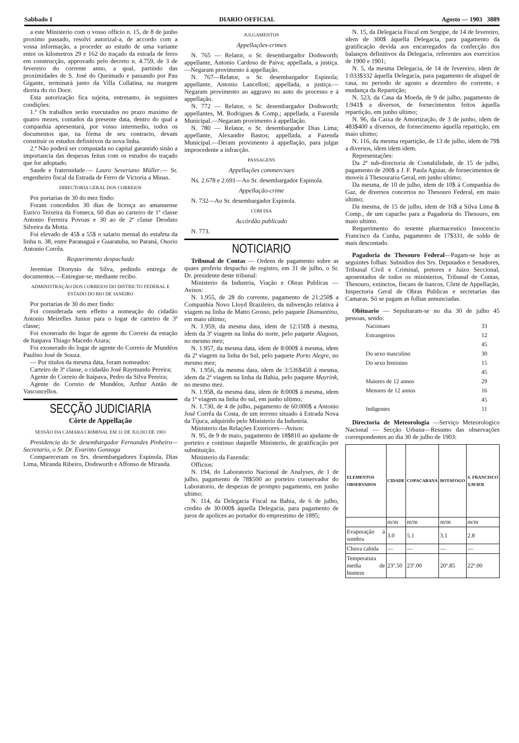Sabbado 1 DIARIO OFFICIAL Agosto — 1903 3889
a este Ministerio com o vosso officio n. 15, de 8 de junho proximo passado, resolvi autorizal-a, de accordo com a vossa informação, a proceder ao estudo de uma variante entre os kilometros 29 e 162 do traçado da estrada de ferro em construcção, approvado pelo decreto n. 4.759, de 3 de fevereiro do corrente anno, a qual, partindo das proximidades de S. José do Queimado e passando por Pau Gigante, terminará junto da Villa Collatina, na margem direita do rio Doce.
Esta autorização fica sujeita, entretanto, ás seguintes condições:
1.ª Os trabalhos serão executados no prazo maximo de quatro mezes, contados da presente data, dentro do qual a companhia apresentará, por vosso intermedio, todos os documentos que, na fórma de seu contracto, devam constituir os estudos definitivos da nova linha.
2.ª Não poderá ser computada no capital garantido sinão a importancia das despezas feitas com os estudos do traçado que for adoptado.
Saude e fraternidade.— Lauro Severiano Müller.— Sr. engenheiro fiscal da Estrada de Ferro de Victoria a Minas.
DIRECTORIA GERAL DOS CORREIOS
Por portarias de 30 do mez findo:
Foram concedidos 30 dias de licença ao amanuense Eurico Teixeira da Fonseca, 60 dias ao carteiro de 1ª classe Antonio Ferreira Povoas e 30 ao de 2ª classe Deodato Silveira da Motta.
Foi elevado de 45$ a 55$ o salario mensal do estafeta da linha n. 38, entre Paranaguá e Guaratuba, no Paraná, Osorio Antonio Corrêa.
Requerimento despachado
Jeremias Dionysio da Silva, pedindo entrega de documentos.—Entregue-se, mediante recibo.
ADMINISTRAÇÃO DOS CORREIOS DO DISTRICTO FEDERAL E ESTADO DO RIO DE JANEIRO
Por portarias de 30 do mez findo:
Foi considerada sem effeito a nomeação do cidadão Antonio Meirelles Junior para o logar de carteiro de 3ª classe;
Foi exonerado do logar de agente do Correio da estação de Itaipava Thiago Macedo Azara;
Foi exonerado do logar de agente do Correio de Mundéos Paulino José de Souza.
— Por titulos da mesma data, foram nomeados:
Carteiro de 3ª classe, o cidadão José Raymundo Pereira;
Agente do Correio de Itaipava, Pedro da Silva Pereira;
Agente do Correio de Mundéos, Arthur Antão de Vasconcellos.
SECÇÃO JUDICIARIA
Côrte de Appellação
SESSÃO DA CAMARA CRIMINAL EM 31 DE JULHO DE 1903
Presidencia do Sr. desembargador Fernandes Pinheiro—Secretario, o Sr. Dr. Evaristo Gonzaga
Compareceram os Srs. desembargadores Espinola, Dias Lima, Miranda Ribeiro, Dodsworth e Affonso de Miranda.
JULGAMENTOS
Appellações-crimes
N. 765 — Relator, o Sr. desembargador Dodsworth; appellante, Antonio Cardoso de Paiva; appellada, a justiça.—Negaram provimento á appellação.
N. 767—Relator, o Sr. desembargador Espinola; appellante, Antonio Lancelloti; appellada, a justiça.—Negaram provimento ao aggravo no auto do processo e á appellação.
N. 772 — Relator, o Sr. desembargador Dodsworth; appellantes, M. Rodrigues & Comp.; appellada, a Fazenda Municipal.—Negaram provimento á appellação.
N. 780 — Relator, o Sr. desembargador Dias Lima; appellante, Alexandre Bastos; appellada, a Fazenda Municipal.—Deram provimento á appellação, para julgar improcedente a infracção.
PASSAGENS
Appellações commerciaes
Ns. 2.678 e 2.691—Ao Sr. desembargador Espinola.
Appellação-crime
N. 732—Ao Sr. desembargador Espinola.
COM DIA
Accórdão publicado
N. 773.
NOTICIARIO
Tribunal de Contas — Ordens de pagamento sobre as quaes proferiu despacho de registro, em 31 de julho, o Sr. Dr. presidente deste tribunal:
Ministerio da Industria, Viação e Obras Publicas — Avisos:
N. 1.955, de 28 do corrente, pagamento de 21:250$ a Companhia Novo Lloyd Brazileiro, da subvenção relativa á viagem na linha de Matto Grosso, pelo paquete Diamantino, em maio ultimo;
N. 1.959, da mesma data, idem de 12:150$ á mesma, idem da 3ª viagem na linha do norte, pelo paquete Alagoas, no mesmo mez;
N. 1.957, da mesma data, idem de 8:000$ á mesma, idem da 2ª viagem na linha do Sul, pelo paquete Porto Alegre, no mesmo mez;
N. 1.956, da mesma data, idem de 3:536$450 á mesma, idem da 2ª viagem na linha da Bahia, pelo paquete Mayrink, no mesmo mez.
N. 1.958, da mesma data, idem de 8:000$ á mesma, idem da 1ª viagem na linha do sul, em junho ultimo;
N. 1.730, de 4 de julho, pagamento de 60:000$ a Antonio José Corrêa da Costa, de um terreno situado á Estrada Nova da Tijuca, adquirido pelo Ministerio da Industria.
Ministerio das Relações Exteriores—Avisos:
N. 95, de 9 de maio, pagamento de 18$810 ao ajudante de porteiro e continuo daquelle Ministerio, de gratificação por substituição.
Ministerio da Fazenda:
Officios:
N. 194, do Laboratorio Nacional de Analyses, de 1 de julho, pagamento de 78$500 ao porteiro conservador do Laboratorio, de despezas de prompto pagamento, em junho ultimo;
N. 114, da Delegacia Fiscal na Bahia, de 6 de julho, credito de 30:000$ áquella Delegacia, para pagamento de juros de apolices ao portador do emprestimo de 1895;
N. 15, da Delegacia Fiscal em Sergipe, de 14 de fevereiro, idem de 300$ áquella Delegacia, para pagamento da gratificação devida aos encarregados da confecção dos balanços definitivos da Delegacia, referentes aos exercicios de 1900 e 1901;
N. 5, da mesma Delegacia, de 14 de fevereiro, idem de 1:033$332 áquella Delegacia, para pagamento de aluguel de casa, no periodo de agosto a dezembro do corrente, e mudança da Repartição;
N. 523, da Casa da Moeda, de 9 de julho, pagamento de 1:941$ a diversos, de fornecimentos feitos áquella repartição, em junho ultimo;
N. 96, da Caixa de Amortização, de 3 de junho, idem de 483$400 a diversos, de fornecimento áquella repartição, em maio ultimo;
N. 116, da mesma repartição, de 13 de julho, idem de 79$ a diversos, idem idem idem.
Representações:
Da 2ª sub-directoria de Contabilidade, de 15 de julho, pagamento de 200$ a J. F. Paula Aguiar, de fornecimentos de moveis á Thesouraria Geral, em junho ultimo;
Da mesma, de 10 de julho, idem de 10$ á Companhia do Gaz, de diversos concertos no Thesouro Federal, em maio ultimo;
Da mesma, de 15 de julho, idem de 16$ a Silva Lima & Comp., de um capacho para a Pagadoria do Thesouro, em maio ultimo.
Requerimento do tenente pharmaceutico Innocencio Francisco da Cunha, pagamento de 17$331, de soldo de mais descontado.
Pagadoria do Thesouro Federal—Pagam-se hoje as seguintes folhas: Subsidios dos Srs. Deputados e Senadores, Tribunal Civil e Criminal, pretores e Juizo Seccional, aposentados de todos os ministerios, Tribunal de Contas, Thesouro, extinctos, fiscaes de bancos, Côrte de Appellação, Inspectoria Geral de Obras Publicas e secretarias das Camaras. Só se pagam as folhas annunciadas.
Obituario — Sepultaram-se no dia 30 de julho 45 pessoas, sendo:
| Nacionaes | 33 |
| Estrangeiros | 12 |
| | 45 |
| Do sexo masculino | 30 |
| Do sexo feminino | 15 |
| | 45 |
| Maiores de 12 annos | 29 |
| Menores de 12 annos | 16 |
| | 45 |
| Indigentes | 11 |
Directoria de Meteorologia —Serviço Meteorologico Nacional — Secção Urbana—Resumo das observações correspondentes ao dia 30 de julho de 1903:
| ELEMENTOS OBSERVADOS | CIDADE | COPACABANA | BOTAFOGO | S. FRANCISCO XAVIER |
| --- | --- | --- | --- | --- |
| | m/m | m/m | m/m | m/m |
| Evaporação á sombra | 3.0 | 5.1 | 3.1 | 2.8 |
| Chuva cahida | — | — | — | — |
| Temperatura media de hontem | 23º.50 | 23º.00 | 20º.85 | 22º.00 |